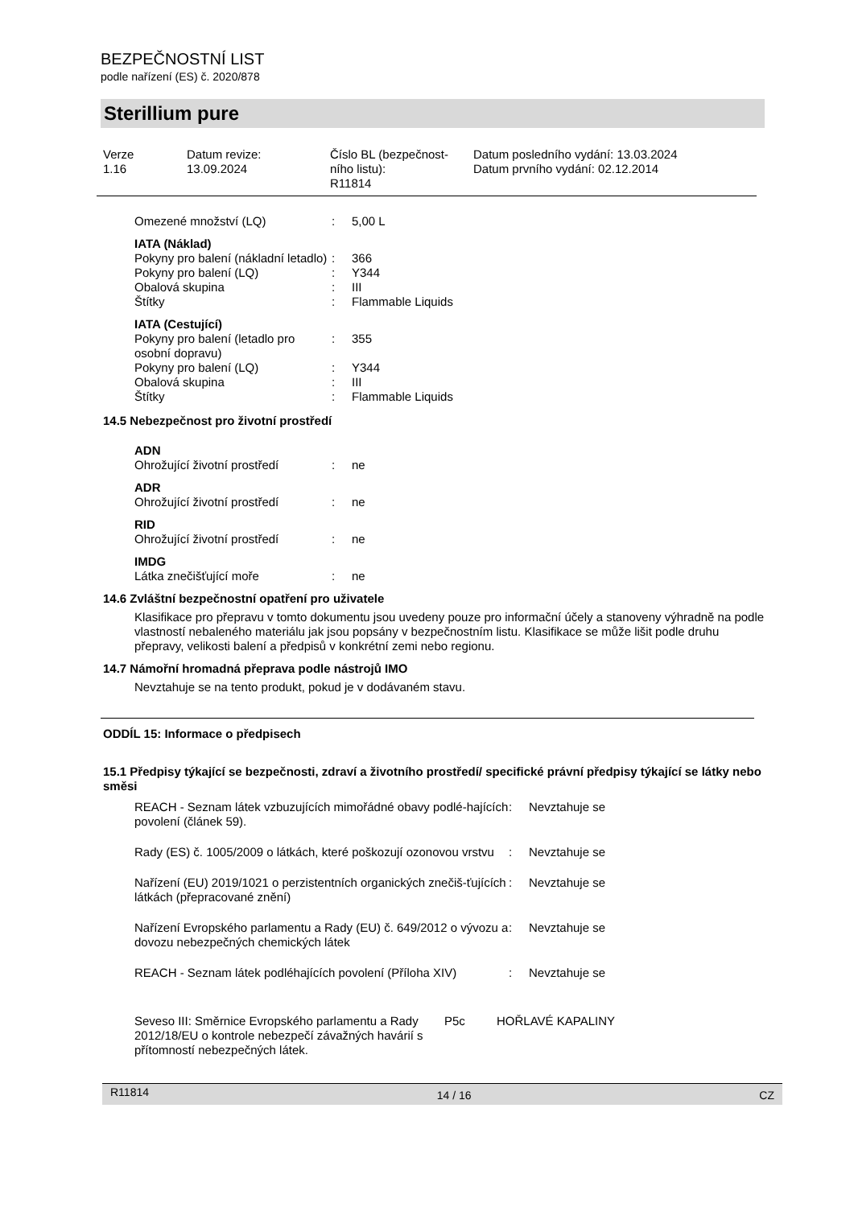BEZPEČNOSTNÍ LIST
podle nařízení (ES) č. 2020/878
Sterillium pure
| Verze 1.16 | Datum revize: 13.09.2024 | Číslo BL (bezpečnost- ního listu): R11814 | Datum posledního vydání: 13.03.2024 Datum prvního vydání: 02.12.2014 |
| Omezené množství (LQ) | : | 5,00 L |
| IATA (Náklad) | | |
| Pokyny pro balení (nákladní letadlo) | : | 366 |
| Pokyny pro balení (LQ) | : | Y344 |
| Obalová skupina | : | III |
| Štítky | : | Flammable Liquids |
| IATA (Cestující) | | |
| Pokyny pro balení (letadlo pro osobní dopravu) | : | 355 |
| Pokyny pro balení (LQ) | : | Y344 |
| Obalová skupina | : | III |
| Štítky | : | Flammable Liquids |
14.5 Nebezpečnost pro životní prostředí
| ADN | | |
| Ohrožující životní prostředí | : | ne |
| ADR | | |
| Ohrožující životní prostředí | : | ne |
| RID | | |
| Ohrožující životní prostředí | : | ne |
| IMDG | | |
| Látka znečišťující moře | : | ne |
14.6 Zvláštní bezpečnostní opatření pro uživatele
Klasifikace pro přepravu v tomto dokumentu jsou uvedeny pouze pro informační účely a stanoveny výhradně na podle vlastností nebaleného materiálu jak jsou popsány v bezpečnostním listu. Klasifikace se může lišit podle druhu přepravy, velikosti balení a předpisů v konkrétní zemi nebo regionu.
14.7 Námořní hromadná přeprava podle nástrojů IMO
Nevztahuje se na tento produkt, pokud je v dodávaném stavu.
ODDÍL 15: Informace o předpisech
15.1 Předpisy týkající se bezpečnosti, zdraví a životního prostředí/ specifické právní předpisy týkající se látky nebo směsi
| REACH - Seznam látek vzbuzujících mimořádné obavy podlé-hajících povolení (článek 59). | : | Nevztahuje se |
| Rady (ES) č. 1005/2009 o látkách, které poškozují ozonovou vrstvu | : | Nevztahuje se |
| Nařízení (EU) 2019/1021 o perzistentních organických znečiš-ťujících látkách (přepracované znění) | : | Nevztahuje se |
| Nařízení Evropského parlamentu a Rady (EU) č. 649/2012 o vývozu a dovozu nebezpečných chemických látek | : | Nevztahuje se |
| REACH - Seznam látek podléhajících povolení (Příloha XIV) | : | Nevztahuje se |
| Seveso III: Směrnice Evropského parlamentu a Rady 2012/18/EU o kontrole nebezpečí závažných havárií s přítomností nebezpečných látek. | P5c | HOŘLAVÉ KAPALINY |
R11814 14 / 16 CZ